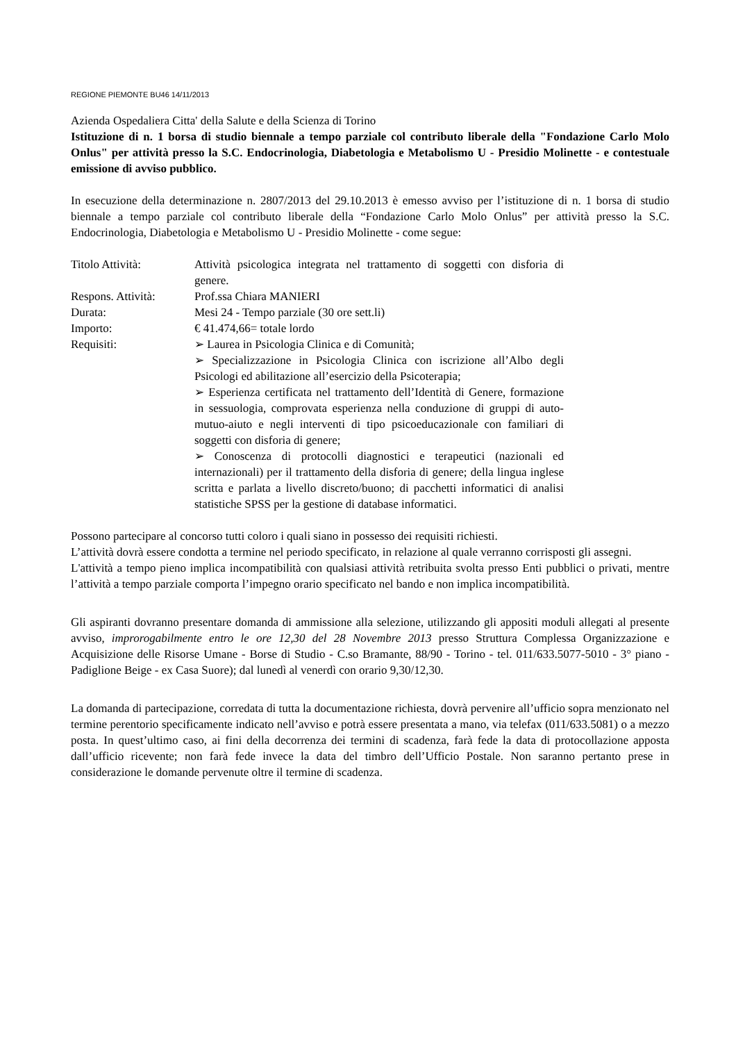REGIONE PIEMONTE BU46 14/11/2013
Azienda Ospedaliera Citta' della Salute e della Scienza di Torino
Istituzione di n. 1 borsa di studio biennale a tempo parziale col contributo liberale della "Fondazione Carlo Molo Onlus" per attività presso la S.C. Endocrinologia, Diabetologia e Metabolismo U - Presidio Molinette - e contestuale emissione di avviso pubblico.
In esecuzione della determinazione n. 2807/2013 del 29.10.2013 è emesso avviso per l’istituzione di n. 1 borsa di studio biennale a tempo parziale col contributo liberale della “Fondazione Carlo Molo Onlus” per attività presso la S.C. Endocrinologia, Diabetologia e Metabolismo U - Presidio Molinette - come segue:
| Titolo Attività: | Attività psicologica integrata nel trattamento di soggetti con disforia di genere. |
| Respons. Attività: | Prof.ssa Chiara MANIERI |
| Durata: | Mesi 24 - Tempo parziale (30 ore sett.li) |
| Importo: | € 41.474,66= totale lordo |
| Requisiti: | ➢ Laurea in Psicologia Clinica e di Comunità; ➢ Specializzazione in Psicologia Clinica con iscrizione all’Albo degli Psicologi ed abilitazione all’esercizio della Psicoterapia; ➢ Esperienza certificata nel trattamento dell’Identità di Genere, formazione in sessuologia, comprovata esperienza nella conduzione di gruppi di auto-mutuo-aiuto e negli interventi di tipo psicoeducazionale con familiari di soggetti con disforia di genere; ➢ Conoscenza di protocolli diagnostici e terapeutici (nazionali ed internazionali) per il trattamento della disforia di genere; della lingua inglese scritta e parlata a livello discreto/buono; di pacchetti informatici di analisi statistiche SPSS per la gestione di database informatici. |
Possono partecipare al concorso tutti coloro i quali siano in possesso dei requisiti richiesti.
L’attività dovrà essere condotta a termine nel periodo specificato, in relazione al quale verranno corrisposti gli assegni.
L'attività a tempo pieno implica incompatibilità con qualsiasi attività retribuita svolta presso Enti pubblici o privati, mentre l’attività a tempo parziale comporta l’impegno orario specificato nel bando e non implica incompatibilità.
Gli aspiranti dovranno presentare domanda di ammissione alla selezione, utilizzando gli appositi moduli allegati al presente avviso, improrogabilmente entro le ore 12,30 del 28 Novembre 2013 presso Struttura Complessa Organizzazione e Acquisizione delle Risorse Umane - Borse di Studio - C.so Bramante, 88/90 - Torino - tel. 011/633.5077-5010 - 3° piano - Padiglione Beige - ex Casa Suore); dal lunedì al venerdì con orario 9,30/12,30.
La domanda di partecipazione, corredata di tutta la documentazione richiesta, dovrà pervenire all’ufficio sopra menzionato nel termine perentorio specificamente indicato nell’avviso e potrà essere presentata a mano, via telefax (011/633.5081) o a mezzo posta. In quest’ultimo caso, ai fini della decorrenza dei termini di scadenza, farà fede la data di protocollazione apposta dall’ufficio ricevente; non farà fede invece la data del timbro dell’Ufficio Postale. Non saranno pertanto prese in considerazione le domande pervenute oltre il termine di scadenza.